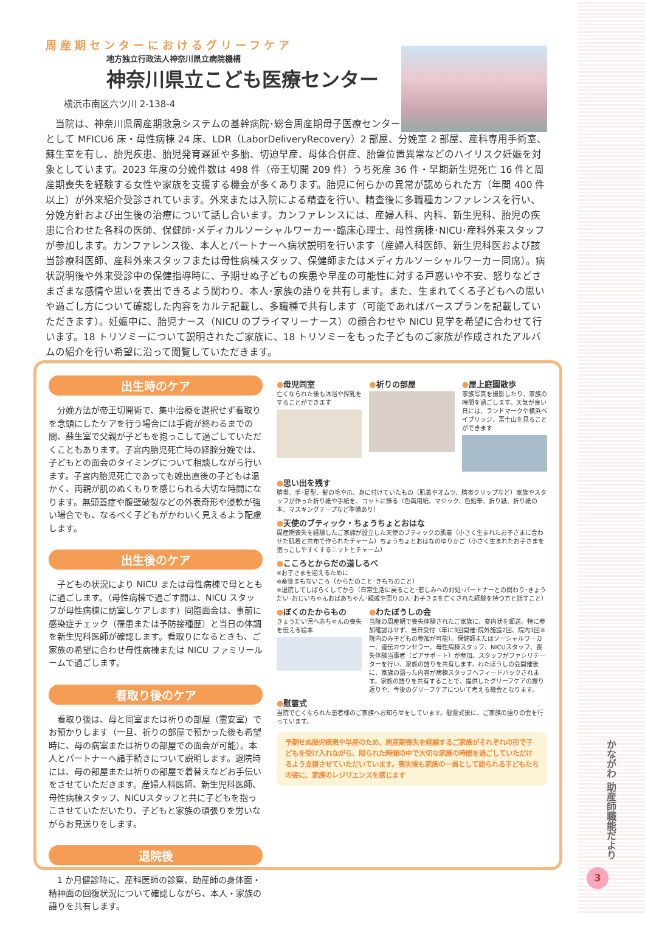周産期センターにおけるグリーフケア
地方独立行政法人神奈川県立病院機構
神奈川県立こども医療センター
横浜市南区六ツ川 2-138-4
　当院は、神奈川県周産期救急システムの基幹病院･総合周産期母子医療センター
として MFICU6 床・母性病棟 24 床、LDR（LaborDeliveryRecovery）2 部屋、分娩室 2 部屋、産科専用手術室、蘇生室を有し、胎児疾患、胎児発育遅延や多胎、切迫早産、母体合併症、胎盤位置異常などのハイリスク妊娠を対象としています。2023 年度の分娩件数は 498 件（帝王切開 209 件）うち死産 36 件・早期新生児死亡 16 件と周産期喪失を経験する女性や家族を支援する機会が多くあります。胎児に何らかの異常が認められた方（年間 400 件以上）が外来紹介受診されています。外来または入院による精査を行い、精査後に多職種カンファレンスを行い、分娩方針および出生後の治療について話し合います。カンファレンスには、産婦人科、内科、新生児科、胎児の疾患に合わせた各科の医師、保健師･メディカルソーシャルワーカー･臨床心理士、母性病棟･NICU･産科外来スタッフが参加します。カンファレンス後、本人とパートナーへ病状説明を行います（産婦人科医師、新生児科医および該当診療科医師、産科外来スタッフまたは母性病棟スタッフ、保健師またはメディカルソーシャルワーカー同席）。病状説明後や外来受診中の保健指導時に、予期せぬ子どもの疾患や早産の可能性に対する戸惑いや不安、怒りなどさまざまな感情や思いを表出できるよう関わり、本人･家族の語りを共有します。また、生まれてくる子どもへの思いや過ごし方について確認した内容をカルテ記載し、多職種で共有します（可能であればバースプランを記載していただきます）。妊娠中に、胎児ナース（NICU のプライマリーナース）の顔合わせや NICU 見学を希望に合わせて行います。18 トリソミーについて説明されたご家族に、18 トリソミーをもった子どものご家族が作成されたアルバムの紹介を行い希望に沿って閲覧していただきます。
出生時のケア
　分娩方法が帝王切開術で、集中治療を選択せず看取りを念頭にしたケアを行う場合には手術が終わるまでの間、蘇生室で父親が子どもを抱っこして過ごしていただくこともあります。子宮内胎児死亡時の経腟分娩では、子どもとの面会のタイミングについて相談しながら行います。子宮内胎児死亡であっても娩出直後の子どもは温かく、両親が肌のぬくもりを感じられる大切な時間になります。無頭蓋症や腹壁破裂などの外表奇形や浸軟が強い場合でも、なるべく子どもがかわいく見えるよう配慮します。
出生後のケア
　子どもの状況により NICU または母性病棟で母とともに過ごします。（母性病棟で過ごす間は、NICU スタッフが母性病棟に訪室しケアします）同胞面会は、事前に感染症チェック（罹患または予防接種歴）と当日の体調を新生児科医師が確認します。看取りになるときも、ご家族の希望に合わせ母性病棟または NICU ファミリールームで過ごします。
看取り後のケア
　看取り後は、母と同室または祈りの部屋（霊安室）でお預かりします（一旦、祈りの部屋で預かった後も希望時に、母の病室または祈りの部屋での面会が可能）。本人とパートナーへ諸手続きについて説明します。退院時には、母の部屋または祈りの部屋で着替えなどお手伝いをさせていただきます。産婦人科医師、新生児科医師、母性病棟スタッフ、NICUスタッフと共に子どもを抱っこさせていただいたり、子どもと家族の頑張りを労いながらお見送りをします。
退院後
　1 か月健診時に、産科医師の診察、助産師の身体面・精神面の回復状況について確認しながら、本人・家族の語りを共有します。
●母児同室
亡くなられた後も沐浴や搾乳をすることができます
●祈りの部屋 ●屋上庭園散歩
家族写真を撮影したり、家族の時間を過ごします。天気が良い日には、ランドマークや横浜ベイブリッジ、富士山を見ることができます
●思い出を残す
臍帯、手･足型、髪の毛や爪、身に付けていたもの（肌着やオムツ、臍帯クリップなど）家族やスタッフが作った折り紙や手紙を、コットに飾る（色画用紙、マジック、色鉛筆、折り紙、折り紙の本、マスキングテープなど準備あり）
●天使のブティック・ちょうちょとおはな
周産期喪失を経験したご家族が設立した天使のブティックの肌着（小さく生まれたお子さまに合わせた肌着と共布で作られたチャーム）ちょうちょとおはなのゆりかご（小さく生まれたお子さまを抱っこしやすくするニットとチャーム）
●こころとからだの道しるべ
※お子さまを迎えるために
※産後まもないころ（からだのこと･きもちのこと）
※退院してしばらくしてから（日常生活に戻ること･悲しみへの対処･パートナーとの関わり･きょうだい･おじいちゃんおばあちゃん･親戚や周りの人･お子さまを亡くされた経験を持つ方と話すこと）
●ぼくのたからもの
きょうだい児へ赤ちゃんの喪失を伝える絵本
●わたぼうしの会
当院の周産期で喪失体験されたご家族に、案内状を郵送。特に参加確認はせず、当日受付（年に3回開催:院外施設2回、院内1回※院内のみ子どもの参加が可能）。保健師またはソーシャルワーカー、遺伝カウンセラー、母性病棟スタッフ、NICUスタッフ、喪失体験当事者（ピアサポート）が参加。スタッフがファシリテーターを行い、家族の語りを共有します。わたぼうしの会開催後に、家族の語った内容が病棟スタッフへフィードバックされます。家族の語りを共有することで、提供したグリーフケアの振り返りや、今後のグリーフケアについて考える機会となります。
●慰霊式
当院で亡くなられた患者様のご家族へお知らせをしています。慰霊式後に、ご家族の語りの会を行っています。
予期せぬ胎児疾患や早産のため、周産期喪失を経験するご家族がそれぞれの形で子どもを受け入れながら、限られた時間の中で大切な家族の時間を過ごしていただけるよう支援させていただいています。喪失後も家族の一員として語られる子どもたちの姿に、家族のレジリエンスを感じます
かながわ 助産師職能だより
3